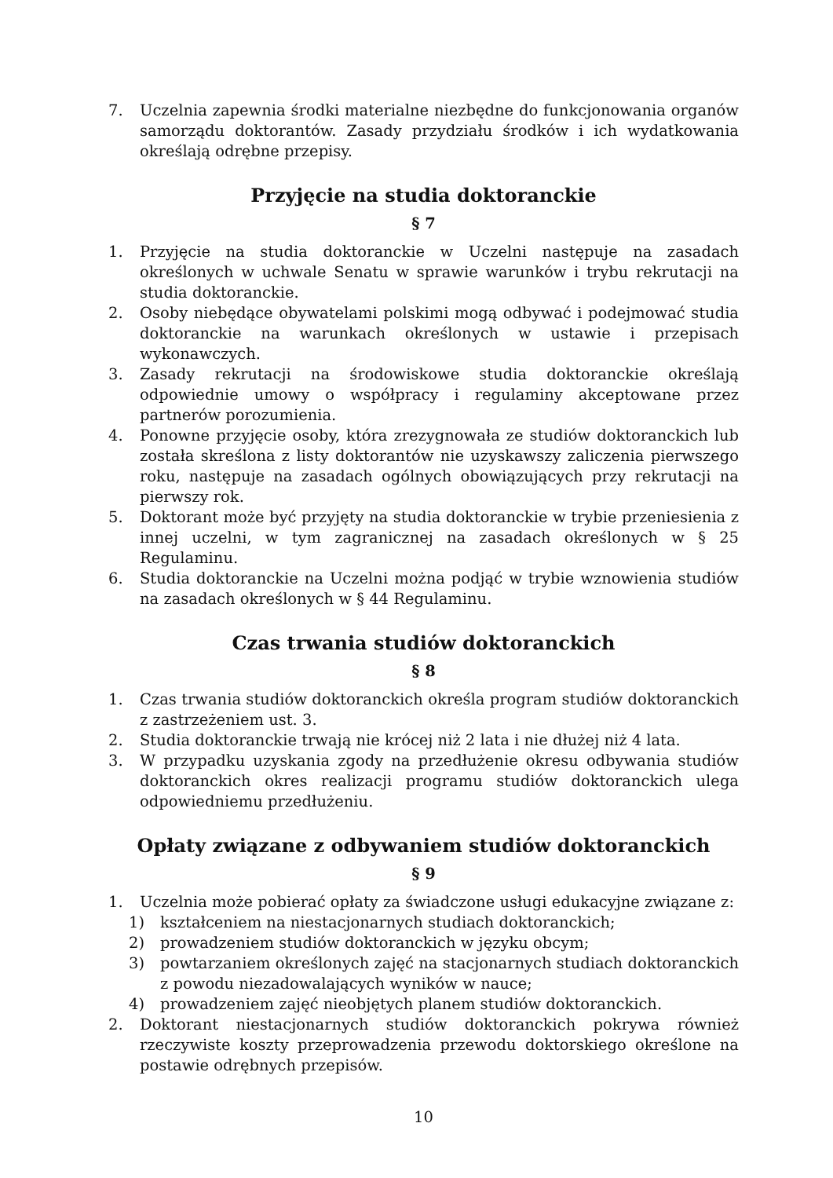7. Uczelnia zapewnia środki materialne niezbędne do funkcjonowania organów samorządu doktorantów. Zasady przydziału środków i ich wydatkowania określają odrębne przepisy.
Przyjęcie na studia doktoranckie
§ 7
1. Przyjęcie na studia doktoranckie w Uczelni następuje na zasadach określonych w uchwale Senatu w sprawie warunków i trybu rekrutacji na studia doktoranckie.
2. Osoby niebędące obywatelami polskimi mogą odbywać i podejmować studia doktoranckie na warunkach określonych w ustawie i przepisach wykonawczych.
3. Zasady rekrutacji na środowiskowe studia doktoranckie określają odpowiednie umowy o współpracy i regulaminy akceptowane przez partnerów porozumienia.
4. Ponowne przyjęcie osoby, która zrezygnowała ze studiów doktoranckich lub została skreślona z listy doktorantów nie uzyskawszy zaliczenia pierwszego roku, następuje na zasadach ogólnych obowiązujących przy rekrutacji na pierwszy rok.
5. Doktorant może być przyjęty na studia doktoranckie w trybie przeniesienia z innej uczelni, w tym zagranicznej na zasadach określonych w § 25 Regulaminu.
6. Studia doktoranckie na Uczelni można podjąć w trybie wznowienia studiów na zasadach określonych w § 44 Regulaminu.
Czas trwania studiów doktoranckich
§ 8
1. Czas trwania studiów doktoranckich określa program studiów doktoranckich z zastrzeżeniem ust. 3.
2. Studia doktoranckie trwają nie krócej niż 2 lata i nie dłużej niż 4 lata.
3. W przypadku uzyskania zgody na przedłużenie okresu odbywania studiów doktoranckich okres realizacji programu studiów doktoranckich ulega odpowiedniemu przedłużeniu.
Opłaty związane z odbywaniem studiów doktoranckich
§ 9
1. Uczelnia może pobierać opłaty za świadczone usługi edukacyjne związane z:
1) kształceniem na niestacjonarnych studiach doktoranckich;
2) prowadzeniem studiów doktoranckich w języku obcym;
3) powtarzaniem określonych zajęć na stacjonarnych studiach doktoranckich z powodu niezadowalających wyników w nauce;
4) prowadzeniem zajęć nieobjętych planem studiów doktoranckich.
2. Doktorant niestacjonarnych studiów doktoranckich pokrywa również rzeczywiste koszty przeprowadzenia przewodu doktorskiego określone na postawie odrębnych przepisów.
10